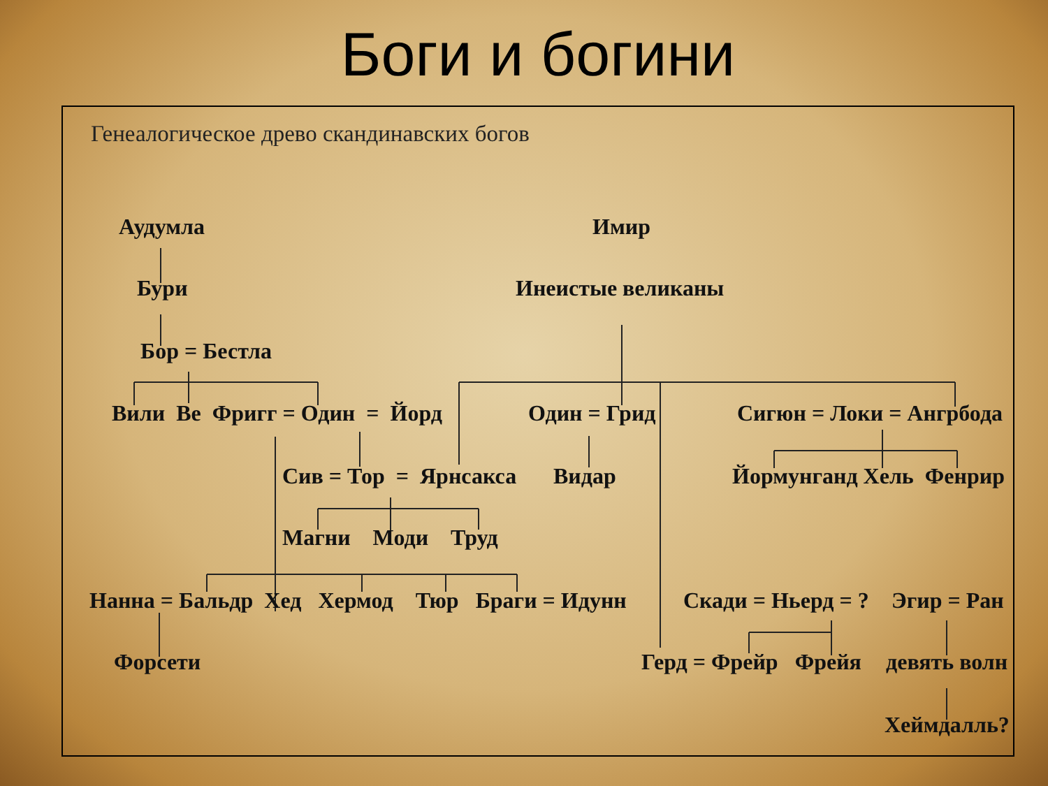Боги и богини
Генеалогическое древо скандинавских богов
Аудумла
Бури
Бор = Бестла
Имир
Инеистые великаны
Вили Ве Фригг = Один = Йорд Один = Грид Сигюн = Локи = Ангрбода
Сив = Тор = Ярнсакса Видар Йормунганд Хель Фенрир
Магни Моди Труд
Нанна = Бальдр Хед Хермод Тюр Браги = Идунн Скади = Ньерд = ? Эгир = Ран
Форсети Герд = Фрейр Фрейя девять волн
Хеймдалль?